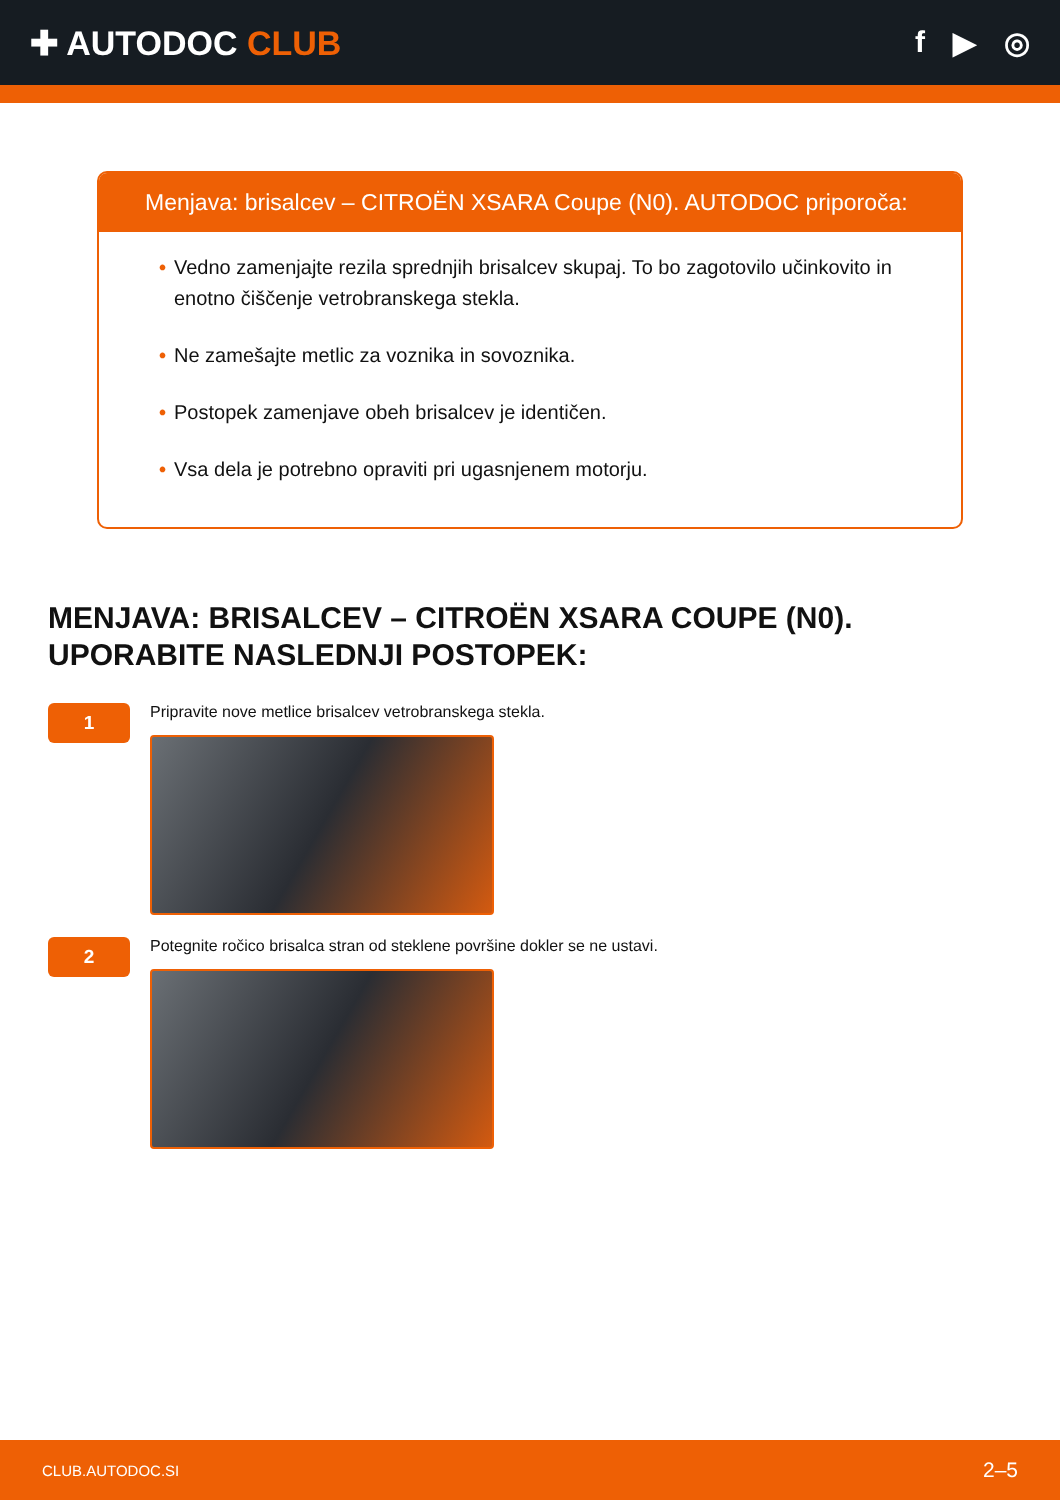✚ AUTODOC CLUB f ▶ ◎
Menjava: brisalcev – CITROËN XSARA Coupe (N0). AUTODOC priporoča:
• Vedno zamenjajte rezila sprednjih brisalcev skupaj. To bo zagotovilo učinkovito in enotno čiščenje vetrobranskega stekla.
• Ne zamešajte metlic za voznika in sovoznika.
• Postopek zamenjave obeh brisalcev je identičen.
• Vsa dela je potrebno opraviti pri ugasnjenem motorju.
MENJAVA: BRISALCEV – CITROËN XSARA COUPE (N0). UPORABITE NASLEDNJI POSTOPEK:
1
Pripravite nove metlice brisalcev vetrobranskega stekla.
2
Potegnite ročico brisalca stran od steklene površine dokler se ne ustavi.
CLUB.AUTODOC.SI 2–5